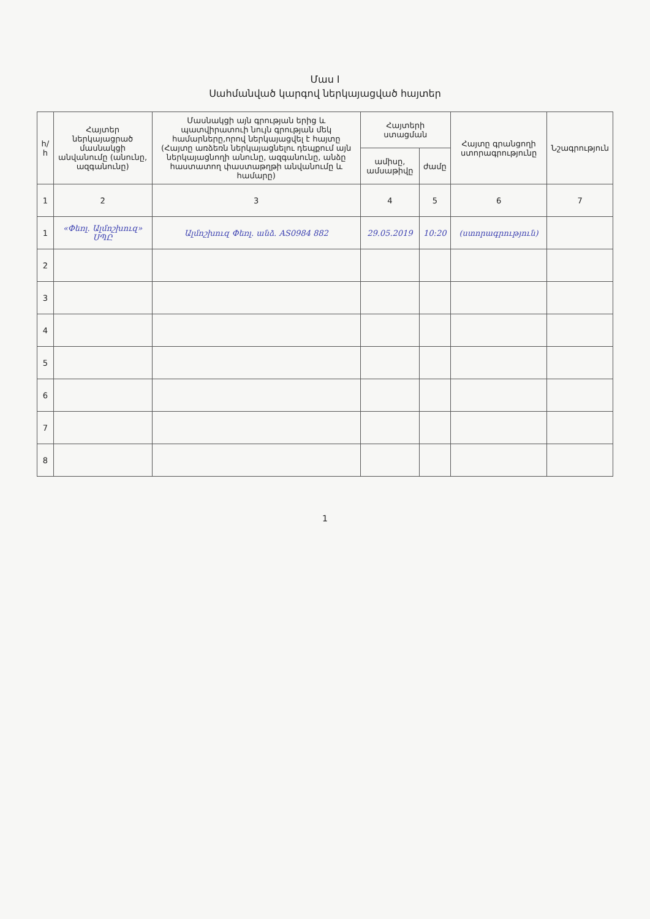Մաս I
Սահմանված կարգով ներկայացված հայտեր
| հ/հ | Հայտեր ներկայացրած մասնակցի անվանումը (անունը, ազգանունը) | Մասնակցի այն գրության երից և պատվիրատուի նույն գրության մեկ համարները,որով ներկայացվել է հայտը (Հայտը առձեռն ներկայացնելու դեպքում այն ներկայացնողի անունը, ազգանունը, անձը հաստատող փաստաթղթի անվանումը և համարը) | Հայտերի ստացման | | Հայտը գրանցողի ստորագրությունը | Նշագրություն |
| --- | --- | --- | --- | --- | --- | --- |
| | | | ամիսը, ամսաթիվը | ժամը | | |
| 1 | 2 | 3 | 4 | 5 | 6 | 7 |
| 1 | «Փեռլ. Ալմոշխուզ» ՍՊԸ | Ալմոշխուզ Փեռլ. անձ. AS0984 882 | 29.05.2019 | 10:20 | (ստորագրություն) | |
| 2 | | | | | | |
| 3 | | | | | | |
| 4 | | | | | | |
| 5 | | | | | | |
| 6 | | | | | | |
| 7 | | | | | | |
| 8 | | | | | | |
1